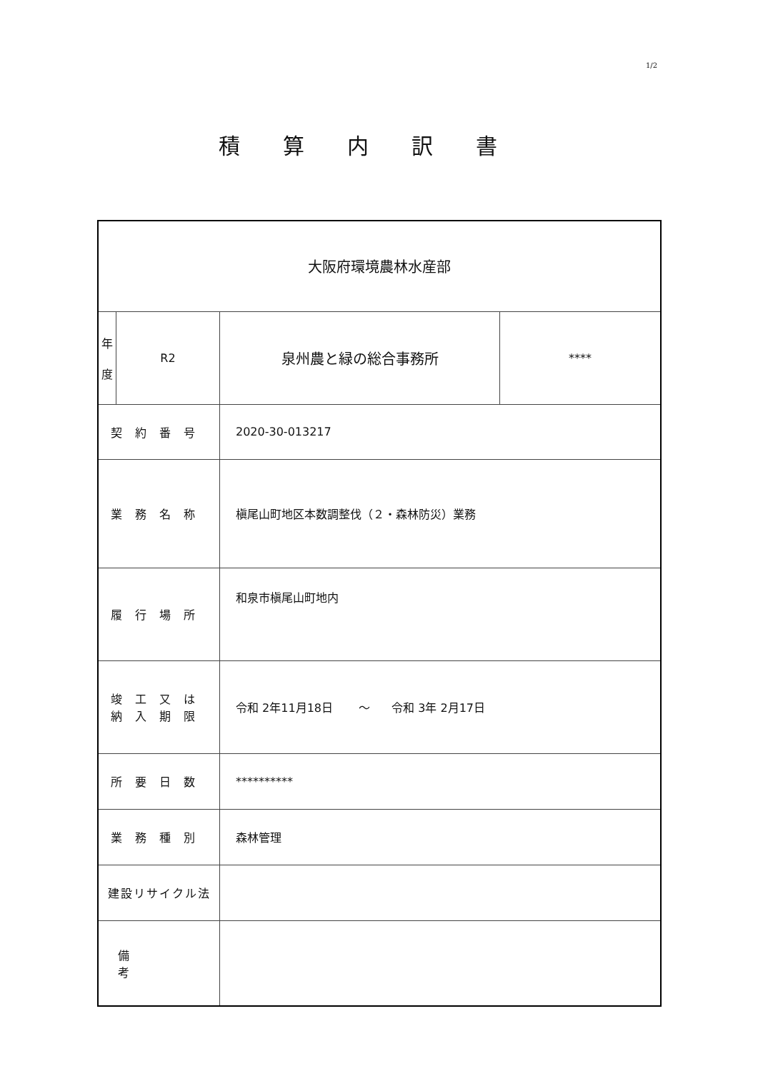1/2
積算内訳書
| 大阪府環境農林水産部 | | | |
| 年 度 | R2 | 泉州農と緑の総合事務所 | **** |
| 契約番号 | | 2020-30-013217 | |
| 業務名称 | | 槇尾山町地区本数調整伐（２・森林防災）業務 | |
| 履行場所 | | 和泉市槇尾山町地内 | |
| 竣工又は 納入期限 | | 令和 2年11月18日 ～ 令和 3年 2月17日 | |
| 所要日数 | | ********** | |
| 業務種別 | | 森林管理 | |
| 建設リサイクル法 | | | |
| 備考 | | | |